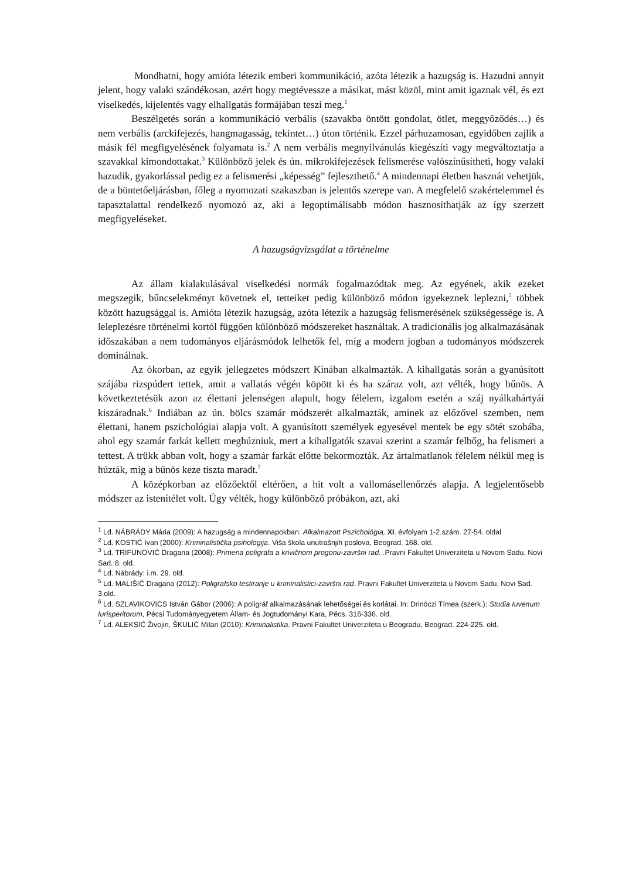Mondhatni, hogy amióta létezik emberi kommunikáció, azóta létezik a hazugság is. Hazudni annyit jelent, hogy valaki szándékosan, azért hogy megtévessze a másikat, mást közöl, mint amit igaznak vél, és ezt viselkedés, kijelentés vagy elhallgatás formájában teszi meg.<sup>1</sup>
Beszélgetés során a kommunikáció verbális (szavakba öntött gondolat, ötlet, meggyőződés…) és nem verbális (arckifejezés, hangmagasság, tekintet…) úton történik. Ezzel párhuzamosan, egyidőben zajlik a másik fél megfigyelésének folyamata is.<sup>2</sup> A nem verbális megnyilvánulás kiegészíti vagy megváltoztatja a szavakkal kimondottakat.<sup>3</sup> Különböző jelek és ún. mikrokifejezések felismerése valószínűsítheti, hogy valaki hazudik, gyakorlással pedig ez a felismerési „képesség” fejleszthető.<sup>4</sup> A mindennapi életben hasznát vehetjük, de a büntetőeljárásban, főleg a nyomozati szakaszban is jelentős szerepe van. A megfelelő szakértelemmel és tapasztalattal rendelkező nyomozó az, aki a legoptimálisabb módon hasznosíthatják az így szerzett megfigyeléseket.
A hazugságvizsgálat a történelme
Az állam kialakulásával viselkedési normák fogalmazódtak meg. Az egyének, akik ezeket megszegik, bűncselekményt követnek el, tetteiket pedig különböző módon igyekeznek leplezni,<sup>5</sup> többek között hazugsággal is. Amióta létezik hazugság, azóta létezik a hazugság felismerésének szükségessége is. A leleplezésre történelmi kortól függően különböző módszereket használtak. A tradicionális jog alkalmazásának időszakában a nem tudományos eljárásmódok lelhetők fel, míg a modern jogban a tudományos módszerek dominálnak.
Az ókorban, az egyik jellegzetes módszert Kínában alkalmazták. A kihallgatás során a gyanúsított szájába rizspúdert tettek, amit a vallatás végén köpött ki és ha száraz volt, azt vélték, hogy bűnös. A következtetésük azon az élettani jelenségen alapult, hogy félelem, izgalom esetén a száj nyálkahártyái kiszáradnak.<sup>6</sup> Indiában az ún. bölcs szamár módszerét alkalmazták, aminek az előzővel szemben, nem élettani, hanem pszichológiai alapja volt. A gyanúsított személyek egyesével mentek be egy sötét szobába, ahol egy szamár farkát kellett meghúzniuk, mert a kihallgatók szavai szerint a szamár felbőg, ha felismeri a tettest. A trükk abban volt, hogy a szamár farkát előtte bekormozták. Az ártalmatlanok félelem nélkül meg is húzták, míg a bűnös keze tiszta maradt.<sup>7</sup>
A középkorban az előzőektől eltérően, a hit volt a vallomásellenőrzés alapja. A legjelentősebb módszer az istenítélet volt. Úgy vélték, hogy különböző próbákon, azt, aki
<sup>1</sup> Ld. NÁBRÁDY Mária (2009): A hazugság a mindennapokban. Alkalmazott Pszichológia, XI. évfolyam 1-2.szám. 27-54. oldal
<sup>2</sup> Ld. KOSTIĆ Ivan (2000): Kriminalistička psihologija. Viša škola unutrašnjih poslova, Beograd. 168. old.
<sup>3</sup> Ld. TRIFUNOVIĆ Dragana (2008): Primena poligrafa a krivičnom progonu-završni rad. .Pravni Fakultet Univerziteta u Novom Sadu, Novi Sad. 8. old.
<sup>4</sup> Ld. Nábrády: i.m. 29. old.
<sup>5</sup> Ld. MALIŠIĆ Dragana (2012): Poligrafsko testiranje u kriminalistici-završni rad. Pravni Fakultet Univerziteta u Novom Sadu, Novi Sad. 3.old.
<sup>6</sup> Ld. SZLAVIKOVICS István Gábor (2006): A poligráf alkalmazásának lehetőségei és korlátai. In: Drinóczi Tímea (szerk.): Studia Iuvenum Iurisperitorum, Pécsi Tudományegyetem Állam- és Jogtudományi Kara, Pécs. 316-336. old.
<sup>7</sup> Ld. ALEKSIĆ Živojin, ŠKULIĆ Milan (2010): Kriminalistika. Pravni Fakultet Univerziteta u Beogradu, Beograd. 224-225. old.